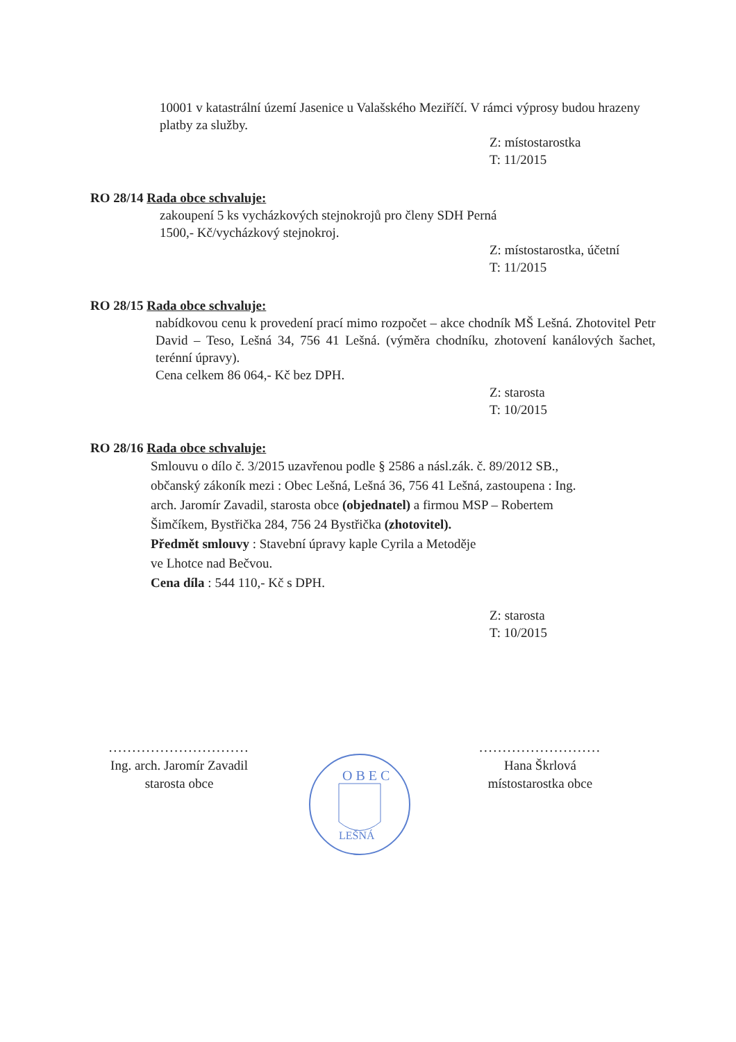10001 v katastrální území Jasenice u Valašského Meziříčí. V rámci výprosy budou hrazeny platby za služby.
Z: místostarostka
T: 11/2015
RO 28/14 Rada obce schvaluje:
zakoupení 5 ks vycházkových stejnokrojů pro členy SDH Perná
1500,- Kč/vycházkový stejnokroj.
Z: místostarostka, účetní
T: 11/2015
RO 28/15 Rada obce schvaluje:
nabídkovou cenu k provedení prací mimo rozpočet – akce chodník MŠ Lešná. Zhotovitel Petr David – Teso, Lešná 34, 756 41 Lešná. (výměra chodníku, zhotovení kanálových šachet, terénní úpravy).
Cena celkem 86 064,- Kč bez DPH.
Z: starosta
T: 10/2015
RO 28/16 Rada obce schvaluje:
Smlouvu o dílo č. 3/2015 uzavřenou podle § 2586 a násl.zák. č. 89/2012 SB.,
občanský zákoník mezi : Obec Lešná, Lešná 36, 756 41 Lešná, zastoupena : Ing.
arch. Jaromír Zavadil, starosta obce (objednatel) a firmou MSP – Robertem
Šimčíkem, Bystřička 284, 756 24 Bystřička (zhotovitel).
Předmět smlouvy : Stavební úpravy kaple Cyrila a Metoděje
ve Lhotce nad Bečvou.
Cena díla : 544 110,- Kč s DPH.
Z: starosta
T: 10/2015
..............................
Ing. arch. Jaromír Zavadil
starosta obce
O B E C
LEŠNÁ
..........................
Hana Škrlová
místostarostka obce